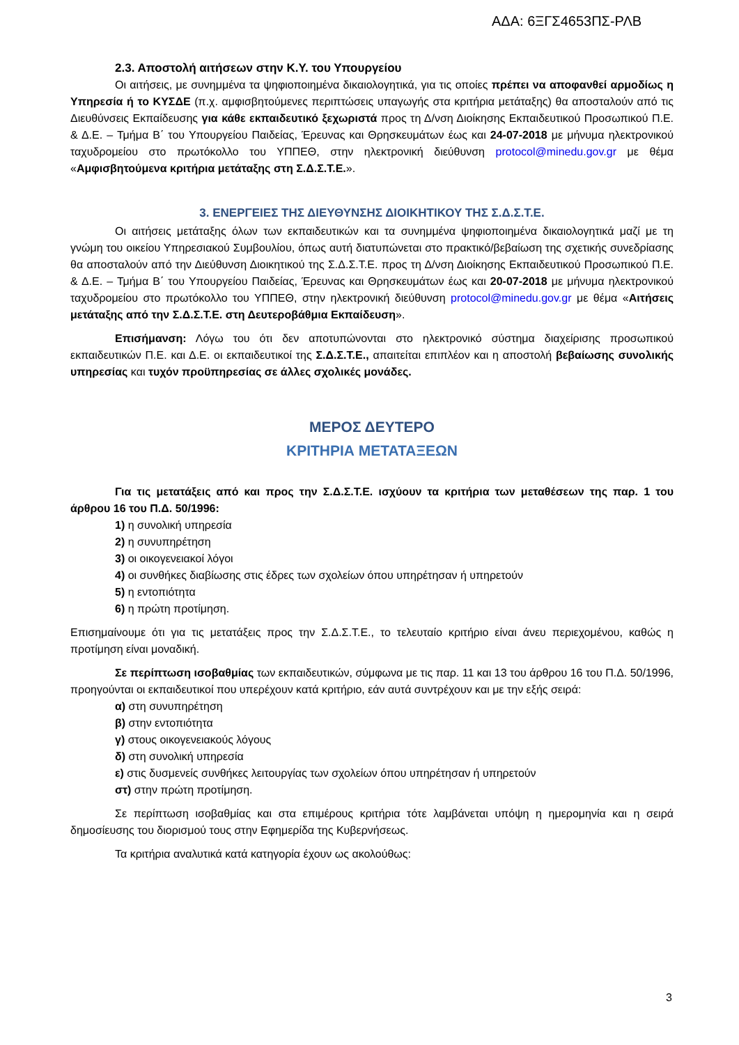ΑΔΑ: 6ΞΓΣ4653ΠΣ-ΡΛΒ
2.3. Αποστολή αιτήσεων στην Κ.Υ. του Υπουργείου
Οι αιτήσεις, με συνημμένα τα ψηφιοποιημένα δικαιολογητικά, για τις οποίες πρέπει να αποφανθεί αρμοδίως η Υπηρεσία ή το ΚΥΣΔΕ (π.χ. αμφισβητούμενες περιπτώσεις υπαγωγής στα κριτήρια μετάταξης) θα αποσταλούν από τις Διευθύνσεις Εκπαίδευσης για κάθε εκπαιδευτικό ξεχωριστά προς τη Δ/νση Διοίκησης Εκπαιδευτικού Προσωπικού Π.Ε. & Δ.Ε. – Τμήμα Β΄ του Υπουργείου Παιδείας, Έρευνας και Θρησκευμάτων έως και 24-07-2018 με μήνυμα ηλεκτρονικού ταχυδρομείου στο πρωτόκολλο του ΥΠΠΕΘ, στην ηλεκτρονική διεύθυνση protocol@minedu.gov.gr με θέμα «Αμφισβητούμενα κριτήρια μετάταξης στη Σ.Δ.Σ.Τ.Ε.».
3. ΕΝΕΡΓΕΙΕΣ ΤΗΣ ΔΙΕΥΘΥΝΣΗΣ ΔΙΟΙΚΗΤΙΚΟΥ ΤΗΣ Σ.Δ.Σ.Τ.Ε.
Οι αιτήσεις μετάταξης όλων των εκπαιδευτικών και τα συνημμένα ψηφιοποιημένα δικαιολογητικά μαζί με τη γνώμη του οικείου Υπηρεσιακού Συμβουλίου, όπως αυτή διατυπώνεται στο πρακτικό/βεβαίωση της σχετικής συνεδρίασης θα αποσταλούν από την Διεύθυνση Διοικητικού της Σ.Δ.Σ.Τ.Ε. προς τη Δ/νση Διοίκησης Εκπαιδευτικού Προσωπικού Π.Ε. & Δ.Ε. – Τμήμα Β΄ του Υπουργείου Παιδείας, Έρευνας και Θρησκευμάτων έως και 20-07-2018 με μήνυμα ηλεκτρονικού ταχυδρομείου στο πρωτόκολλο του ΥΠΠΕΘ, στην ηλεκτρονική διεύθυνση protocol@minedu.gov.gr με θέμα «Αιτήσεις μετάταξης από την Σ.Δ.Σ.Τ.Ε. στη Δευτεροβάθμια Εκπαίδευση».
Επισήμανση: Λόγω του ότι δεν αποτυπώνονται στο ηλεκτρονικό σύστημα διαχείρισης προσωπικού εκπαιδευτικών Π.Ε. και Δ.Ε. οι εκπαιδευτικοί της Σ.Δ.Σ.Τ.Ε., απαιτείται επιπλέον και η αποστολή βεβαίωσης συνολικής υπηρεσίας και τυχόν προϋπηρεσίας σε άλλες σχολικές μονάδες.
ΜΕΡΟΣ ΔΕΥΤΕΡΟ
ΚΡΙΤΗΡΙΑ ΜΕΤΑΤΑΞΕΩΝ
Για τις μετατάξεις από και προς την Σ.Δ.Σ.Τ.Ε. ισχύουν τα κριτήρια των μεταθέσεων της παρ. 1 του άρθρου 16 του Π.Δ. 50/1996:
1) η συνολική υπηρεσία
2) η συνυπηρέτηση
3) οι οικογενειακοί λόγοι
4) οι συνθήκες διαβίωσης στις έδρες των σχολείων όπου υπηρέτησαν ή υπηρετούν
5) η εντοπιότητα
6) η πρώτη προτίμηση.
Επισημαίνουμε ότι για τις μετατάξεις προς την Σ.Δ.Σ.Τ.Ε., το τελευταίο κριτήριο είναι άνευ περιεχομένου, καθώς η προτίμηση είναι μοναδική.
Σε περίπτωση ισοβαθμίας των εκπαιδευτικών, σύμφωνα με τις παρ. 11 και 13 του άρθρου 16 του Π.Δ. 50/1996, προηγούνται οι εκπαιδευτικοί που υπερέχουν κατά κριτήριο, εάν αυτά συντρέχουν και με την εξής σειρά:
α) στη συνυπηρέτηση
β) στην εντοπιότητα
γ) στους οικογενειακούς λόγους
δ) στη συνολική υπηρεσία
ε) στις δυσμενείς συνθήκες λειτουργίας των σχολείων όπου υπηρέτησαν ή υπηρετούν
στ) στην πρώτη προτίμηση.
Σε περίπτωση ισοβαθμίας και στα επιμέρους κριτήρια τότε λαμβάνεται υπόψη η ημερομηνία και η σειρά δημοσίευσης του διορισμού τους στην Εφημερίδα της Κυβερνήσεως.
Τα κριτήρια αναλυτικά κατά κατηγορία έχουν ως ακολούθως:
3